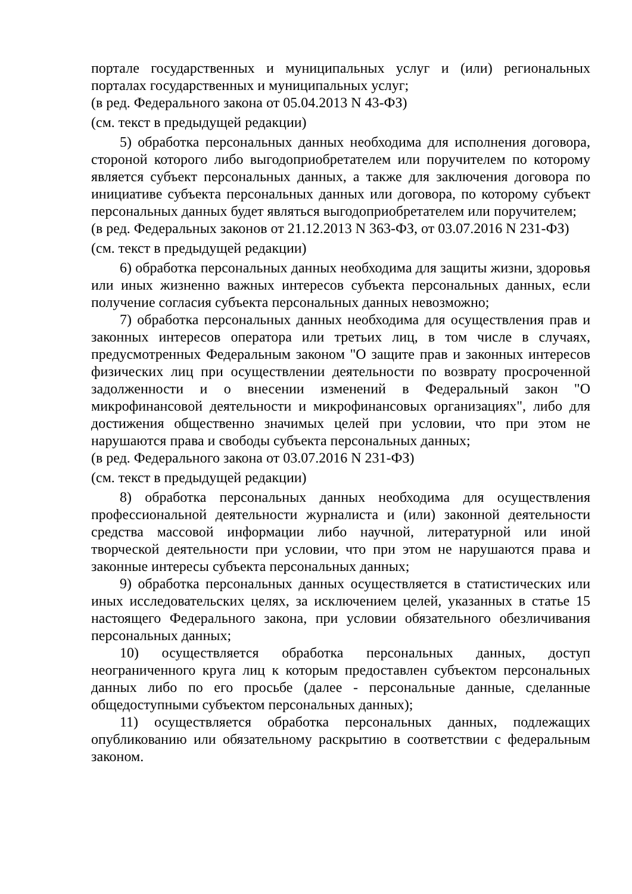портале государственных и муниципальных услуг и (или) региональных порталах государственных и муниципальных услуг;
(в ред. Федерального закона от 05.04.2013 N 43-ФЗ)
(см. текст в предыдущей редакции)
5) обработка персональных данных необходима для исполнения договора, стороной которого либо выгодоприобретателем или поручителем по которому является субъект персональных данных, а также для заключения договора по инициативе субъекта персональных данных или договора, по которому субъект персональных данных будет являться выгодоприобретателем или поручителем;
(в ред. Федеральных законов от 21.12.2013 N 363-ФЗ, от 03.07.2016 N 231-ФЗ)
(см. текст в предыдущей редакции)
6) обработка персональных данных необходима для защиты жизни, здоровья или иных жизненно важных интересов субъекта персональных данных, если получение согласия субъекта персональных данных невозможно;
7) обработка персональных данных необходима для осуществления прав и законных интересов оператора или третьих лиц, в том числе в случаях, предусмотренных Федеральным законом "О защите прав и законных интересов физических лиц при осуществлении деятельности по возврату просроченной задолженности и о внесении изменений в Федеральный закон "О микрофинансовой деятельности и микрофинансовых организациях", либо для достижения общественно значимых целей при условии, что при этом не нарушаются права и свободы субъекта персональных данных;
(в ред. Федерального закона от 03.07.2016 N 231-ФЗ)
(см. текст в предыдущей редакции)
8) обработка персональных данных необходима для осуществления профессиональной деятельности журналиста и (или) законной деятельности средства массовой информации либо научной, литературной или иной творческой деятельности при условии, что при этом не нарушаются права и законные интересы субъекта персональных данных;
9) обработка персональных данных осуществляется в статистических или иных исследовательских целях, за исключением целей, указанных в статье 15 настоящего Федерального закона, при условии обязательного обезличивания персональных данных;
10) осуществляется обработка персональных данных, доступ неограниченного круга лиц к которым предоставлен субъектом персональных данных либо по его просьбе (далее - персональные данные, сделанные общедоступными субъектом персональных данных);
11) осуществляется обработка персональных данных, подлежащих опубликованию или обязательному раскрытию в соответствии с федеральным законом.